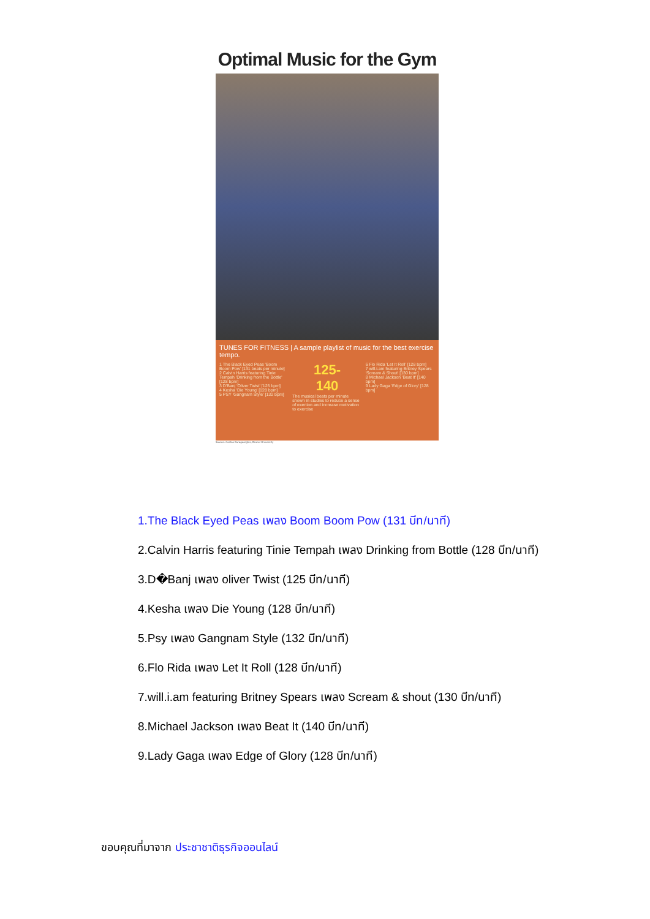Optimal Music for the Gym
TUNES FOR FITNESS | A sample playlist of music for the best exercise tempo.
1 The Black Eyed Peas 'Boom Boom Pow' [131 beats per minute]
2 Calvin Harris featuring Tinie Tempah 'Drinking from the Bottle' [128 bpm]
3 D'Banj 'Oliver Twist' [125 bpm]
4 Kesha 'Die Young' [128 bpm]
5 PSY 'Gangnam Style' [132 bpm]
125-
140
The musical beats per minute shown in studies to reduce a sense of exertion and increase motivation to exercise
6 Flo Rida 'Let It Roll' [128 bpm]
7 will.i.am featuring Britney Spears 'Scream & Shout' [130 bpm]
8 Michael Jackson 'Beat It' [140 bpm]
9 Lady Gaga 'Edge of Glory' [128 bpm]
Source: Costas Karageorghis, Brunel University
1.The Black Eyed Peas เพลง Boom Boom Pow (131 บีท/นาที)
2.Calvin Harris featuring Tinie Tempah เพลง Drinking from Bottle (128 บีท/นาที)
3.D�Banj เพลง oliver Twist (125 บีท/นาที)
4.Kesha เพลง Die Young (128 บีท/นาที)
5.Psy เพลง Gangnam Style (132 บีท/นาที)
6.Flo Rida เพลง Let It Roll (128 บีท/นาที)
7.will.i.am featuring Britney Spears เพลง Scream & shout (130 บีท/นาที)
8.Michael Jackson เพลง Beat It (140 บีท/นาที)
9.Lady Gaga เพลง Edge of Glory (128 บีท/นาที)
ขอบคุณที่มาจาก ประชาชาติธุรกิจออนไลน์